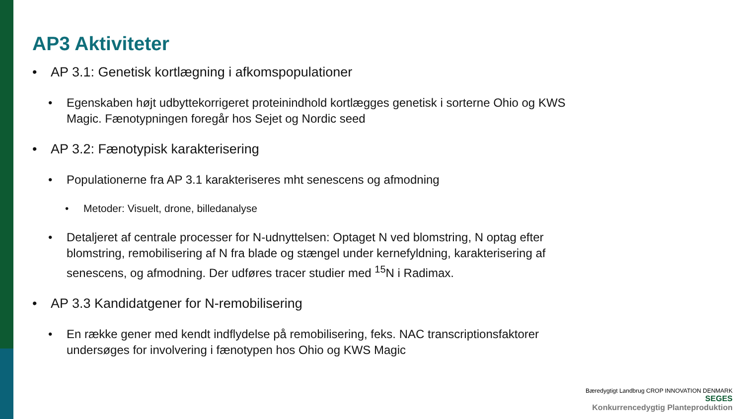AP3 Aktiviteter
• AP 3.1: Genetisk kortlægning i afkomspopulationer
• Egenskaben højt udbyttekorrigeret proteinindhold kortlægges genetisk i sorterne Ohio og KWS Magic. Fænotypningen foregår hos Sejet og Nordic seed
• AP 3.2: Fænotypisk karakterisering
• Populationerne fra AP 3.1 karakteriseres mht senescens og afmodning
• Metoder: Visuelt, drone, billedanalyse
• Detaljeret af centrale processer for N-udnyttelsen: Optaget N ved blomstring, N optag efter blomstring, remobilisering af N fra blade og stængel under kernefyldning, karakterisering af senescens, og afmodning. Der udføres tracer studier med <sup>15</sup>N i Radimax.
• AP 3.3 Kandidatgener for N-remobilisering
• En række gener med kendt indflydelse på remobilisering, feks. NAC transcriptionsfaktorer undersøges for involvering i fænotypen hos Ohio og KWS Magic
Bæredygtigt Landbrug CROP INNOVATION DENMARK SEGES
Konkurrencedygtig Planteproduktion